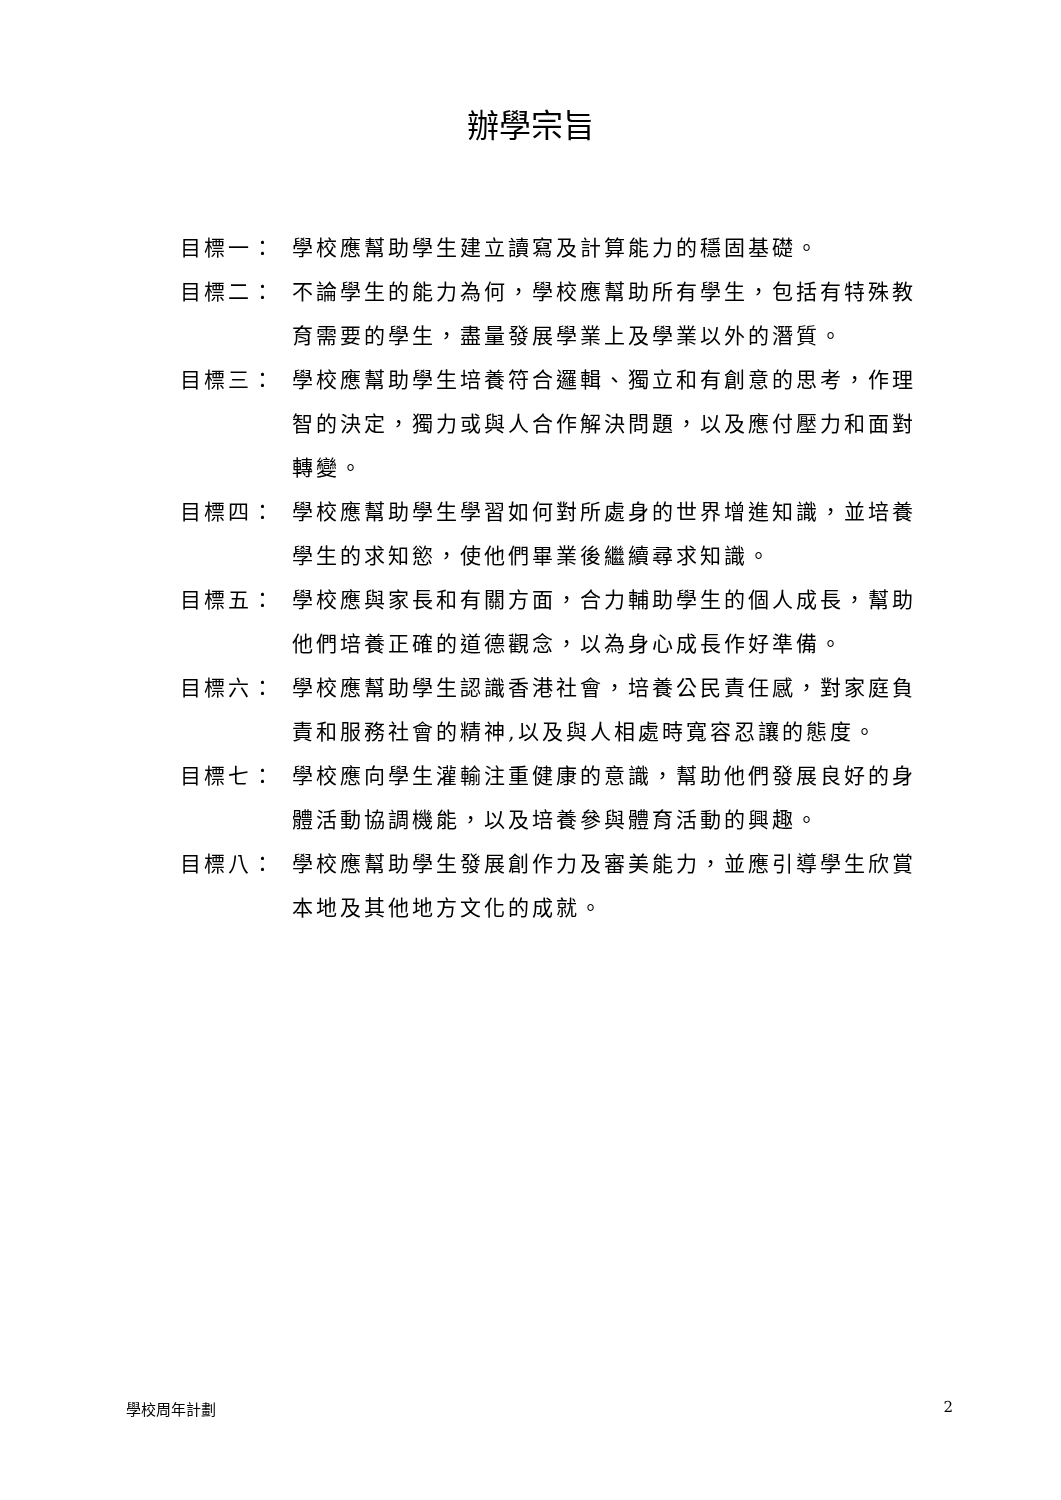辦學宗旨
目標一： 學校應幫助學生建立讀寫及計算能力的穩固基礎。
目標二： 不論學生的能力為何，學校應幫助所有學生，包括有特殊教育需要的學生，盡量發展學業上及學業以外的潛質。
目標三： 學校應幫助學生培養符合邏輯、獨立和有創意的思考，作理智的決定，獨力或與人合作解決問題，以及應付壓力和面對轉變。
目標四： 學校應幫助學生學習如何對所處身的世界增進知識，並培養學生的求知慾，使他們畢業後繼續尋求知識。
目標五： 學校應與家長和有關方面，合力輔助學生的個人成長，幫助他們培養正確的道德觀念，以為身心成長作好準備。
目標六： 學校應幫助學生認識香港社會，培養公民責任感，對家庭負責和服務社會的精神,以及與人相處時寬容忍讓的態度。
目標七： 學校應向學生灌輸注重健康的意識，幫助他們發展良好的身體活動協調機能，以及培養參與體育活動的興趣。
目標八： 學校應幫助學生發展創作力及審美能力，並應引導學生欣賞本地及其他地方文化的成就。
學校周年計劃 2